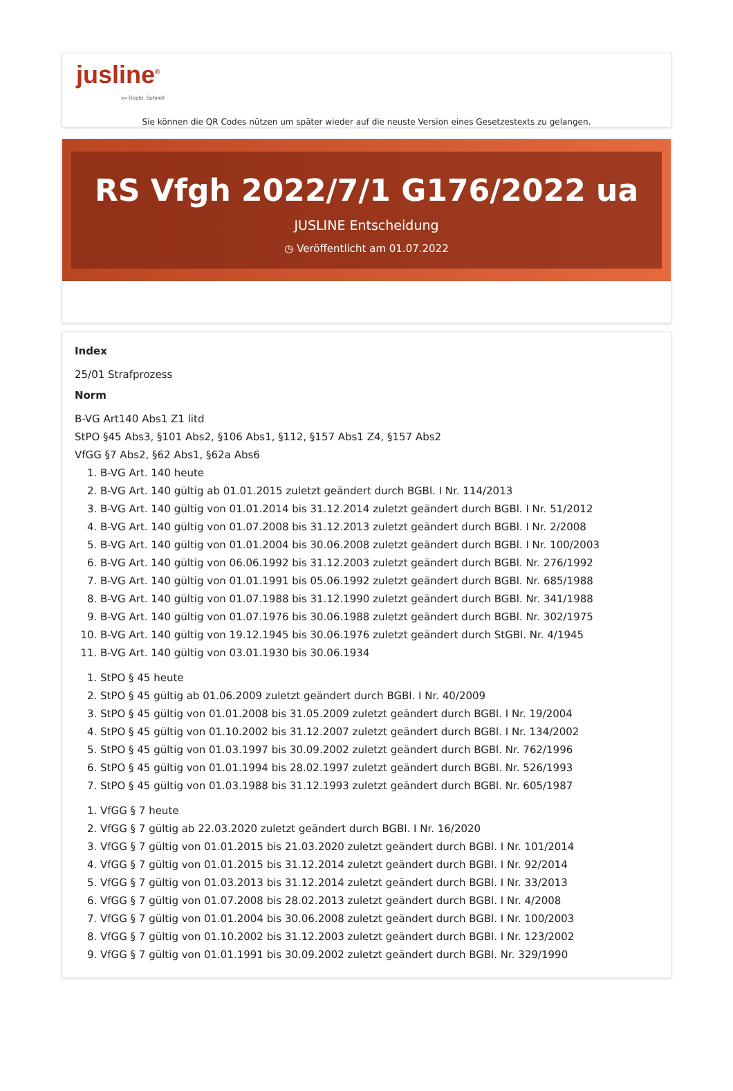jusline<sup>®</sup>
»» Recht. Schnell
Sie können die QR Codes nützen um später wieder auf die neuste Version eines Gesetzestexts zu gelangen.
RS Vfgh 2022/7/1 G176/2022 ua
JUSLINE Entscheidung
◷ Veröffentlicht am 01.07.2022
Index
25/01 Strafprozess
Norm
B-VG Art140 Abs1 Z1 litd
StPO §45 Abs3, §101 Abs2, §106 Abs1, §112, §157 Abs1 Z4, §157 Abs2
VfGG §7 Abs2, §62 Abs1, §62a Abs6
1. B-VG Art. 140 heute
2. B-VG Art. 140 gültig ab 01.01.2015 zuletzt geändert durch BGBl. I Nr. 114/2013
3. B-VG Art. 140 gültig von 01.01.2014 bis 31.12.2014 zuletzt geändert durch BGBl. I Nr. 51/2012
4. B-VG Art. 140 gültig von 01.07.2008 bis 31.12.2013 zuletzt geändert durch BGBl. I Nr. 2/2008
5. B-VG Art. 140 gültig von 01.01.2004 bis 30.06.2008 zuletzt geändert durch BGBl. I Nr. 100/2003
6. B-VG Art. 140 gültig von 06.06.1992 bis 31.12.2003 zuletzt geändert durch BGBl. Nr. 276/1992
7. B-VG Art. 140 gültig von 01.01.1991 bis 05.06.1992 zuletzt geändert durch BGBl. Nr. 685/1988
8. B-VG Art. 140 gültig von 01.07.1988 bis 31.12.1990 zuletzt geändert durch BGBl. Nr. 341/1988
9. B-VG Art. 140 gültig von 01.07.1976 bis 30.06.1988 zuletzt geändert durch BGBl. Nr. 302/1975
10. B-VG Art. 140 gültig von 19.12.1945 bis 30.06.1976 zuletzt geändert durch StGBl. Nr. 4/1945
11. B-VG Art. 140 gültig von 03.01.1930 bis 30.06.1934
1. StPO § 45 heute
2. StPO § 45 gültig ab 01.06.2009 zuletzt geändert durch BGBl. I Nr. 40/2009
3. StPO § 45 gültig von 01.01.2008 bis 31.05.2009 zuletzt geändert durch BGBl. I Nr. 19/2004
4. StPO § 45 gültig von 01.10.2002 bis 31.12.2007 zuletzt geändert durch BGBl. I Nr. 134/2002
5. StPO § 45 gültig von 01.03.1997 bis 30.09.2002 zuletzt geändert durch BGBl. Nr. 762/1996
6. StPO § 45 gültig von 01.01.1994 bis 28.02.1997 zuletzt geändert durch BGBl. Nr. 526/1993
7. StPO § 45 gültig von 01.03.1988 bis 31.12.1993 zuletzt geändert durch BGBl. Nr. 605/1987
1. VfGG § 7 heute
2. VfGG § 7 gültig ab 22.03.2020 zuletzt geändert durch BGBl. I Nr. 16/2020
3. VfGG § 7 gültig von 01.01.2015 bis 21.03.2020 zuletzt geändert durch BGBl. I Nr. 101/2014
4. VfGG § 7 gültig von 01.01.2015 bis 31.12.2014 zuletzt geändert durch BGBl. I Nr. 92/2014
5. VfGG § 7 gültig von 01.03.2013 bis 31.12.2014 zuletzt geändert durch BGBl. I Nr. 33/2013
6. VfGG § 7 gültig von 01.07.2008 bis 28.02.2013 zuletzt geändert durch BGBl. I Nr. 4/2008
7. VfGG § 7 gültig von 01.01.2004 bis 30.06.2008 zuletzt geändert durch BGBl. I Nr. 100/2003
8. VfGG § 7 gültig von 01.10.2002 bis 31.12.2003 zuletzt geändert durch BGBl. I Nr. 123/2002
9. VfGG § 7 gültig von 01.01.1991 bis 30.09.2002 zuletzt geändert durch BGBl. Nr. 329/1990